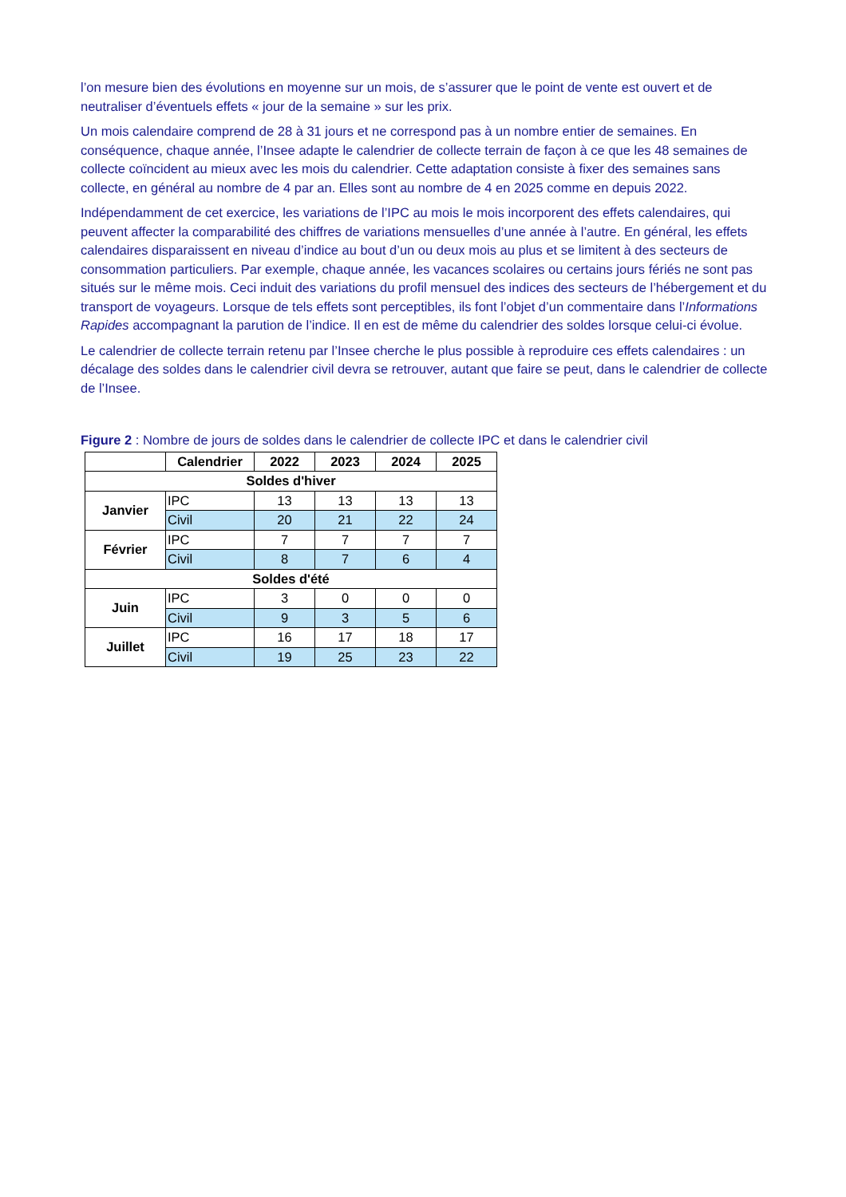l’on mesure bien des évolutions en moyenne sur un mois, de s’assurer que le point de vente est ouvert et de neutraliser d’éventuels effets « jour de la semaine » sur les prix.
Un mois calendaire comprend de 28 à 31 jours et ne correspond pas à un nombre entier de semaines. En conséquence, chaque année, l’Insee adapte le calendrier de collecte terrain de façon à ce que les 48 semaines de collecte coïncident au mieux avec les mois du calendrier. Cette adaptation consiste à fixer des semaines sans collecte, en général au nombre de 4 par an. Elles sont au nombre de 4 en 2025 comme en depuis 2022.
Indépendamment de cet exercice, les variations de l’IPC au mois le mois incorporent des effets calendaires, qui peuvent affecter la comparabilité des chiffres de variations mensuelles d’une année à l’autre. En général, les effets calendaires disparaissent en niveau d’indice au bout d’un ou deux mois au plus et se limitent à des secteurs de consommation particuliers. Par exemple, chaque année, les vacances scolaires ou certains jours fériés ne sont pas situés sur le même mois. Ceci induit des variations du profil mensuel des indices des secteurs de l’hébergement et du transport de voyageurs. Lorsque de tels effets sont perceptibles, ils font l’objet d’un commentaire dans l’Informations Rapides accompagnant la parution de l’indice. Il en est de même du calendrier des soldes lorsque celui-ci évolue.
Le calendrier de collecte terrain retenu par l’Insee cherche le plus possible à reproduire ces effets calendaires : un décalage des soldes dans le calendrier civil devra se retrouver, autant que faire se peut, dans le calendrier de collecte de l’Insee.
Figure 2 : Nombre de jours de soldes dans le calendrier de collecte IPC et dans le calendrier civil
| | Calendrier | 2022 | 2023 | 2024 | 2025 |
| --- | --- | --- | --- | --- | --- |
| Soldes d'hiver | | | | | |
| Janvier | IPC | 13 | 13 | 13 | 13 |
| | Civil | 20 | 21 | 22 | 24 |
| Février | IPC | 7 | 7 | 7 | 7 |
| | Civil | 8 | 7 | 6 | 4 |
| Soldes d'été | | | | | |
| Juin | IPC | 3 | 0 | 0 | 0 |
| | Civil | 9 | 3 | 5 | 6 |
| Juillet | IPC | 16 | 17 | 18 | 17 |
| | Civil | 19 | 25 | 23 | 22 |